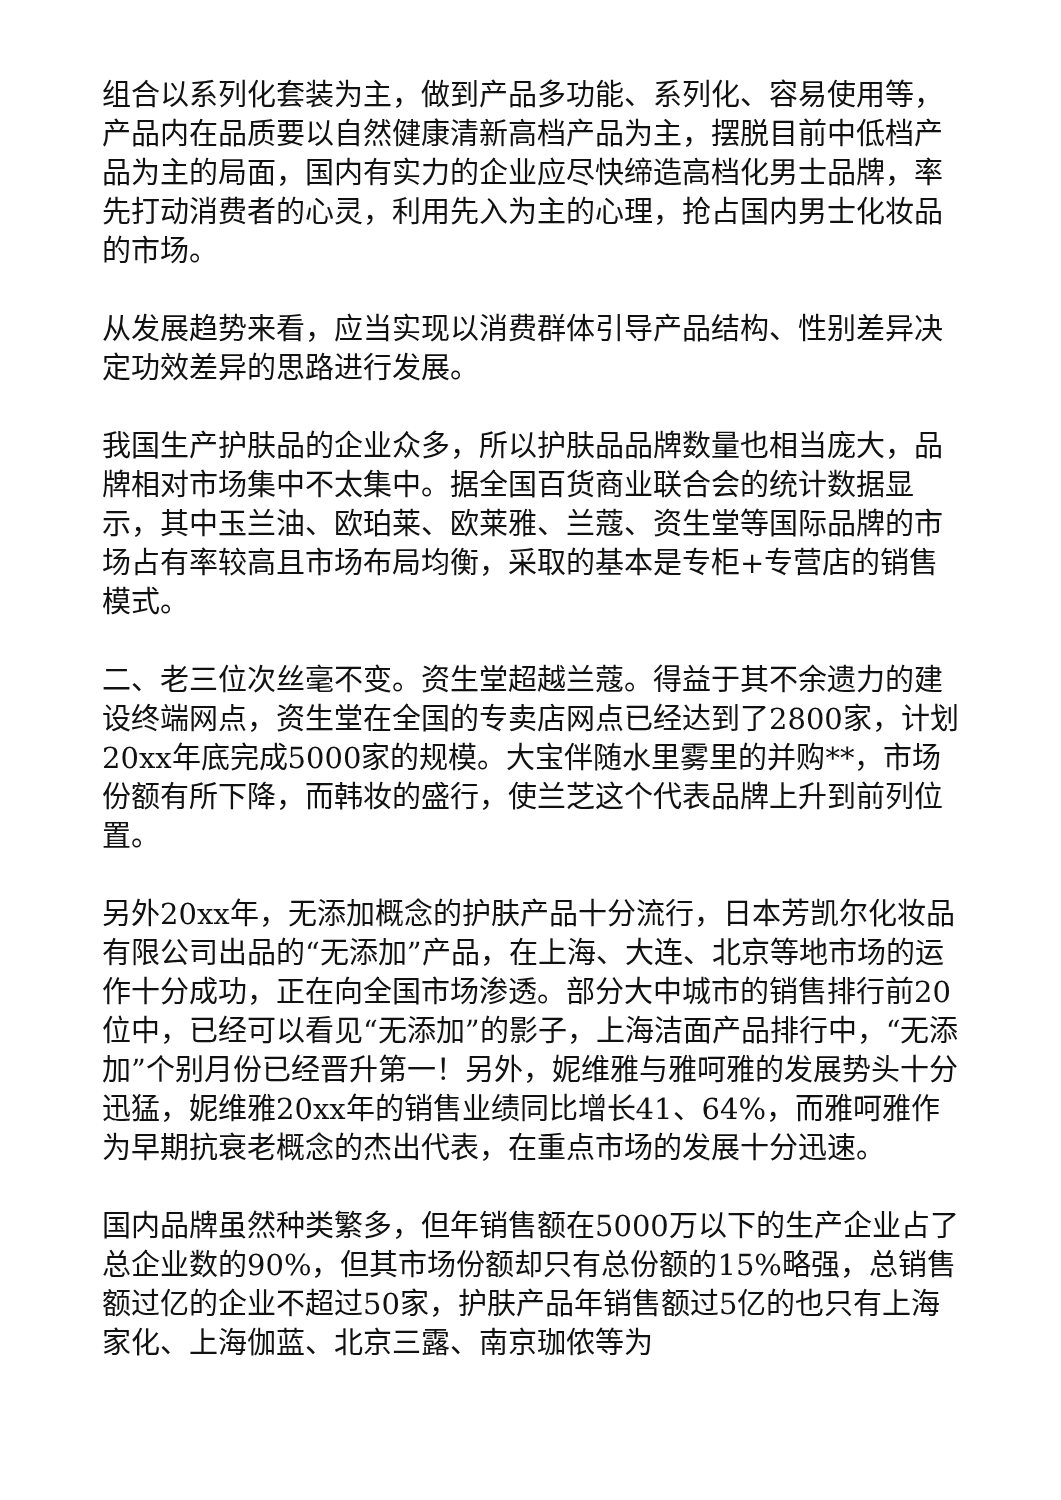组合以系列化套装为主，做到产品多功能、系列化、容易使用等，产品内在品质要以自然健康清新高档产品为主，摆脱目前中低档产品为主的局面，国内有实力的企业应尽快缔造高档化男士品牌，率先打动消费者的心灵，利用先入为主的心理，抢占国内男士化妆品的市场。
从发展趋势来看，应当实现以消费群体引导产品结构、性别差异决定功效差异的思路进行发展。
我国生产护肤品的企业众多，所以护肤品品牌数量也相当庞大，品牌相对市场集中不太集中。据全国百货商业联合会的统计数据显示，其中玉兰油、欧珀莱、欧莱雅、兰蔻、资生堂等国际品牌的市场占有率较高且市场布局均衡，采取的基本是专柜+专营店的销售模式。
二、老三位次丝毫不变。资生堂超越兰蔻。得益于其不余遗力的建设终端网点，资生堂在全国的专卖店网点已经达到了2800家，计划20xx年底完成5000家的规模。大宝伴随水里雾里的并购**，市场份额有所下降，而韩妆的盛行，使兰芝这个代表品牌上升到前列位置。
另外20xx年，无添加概念的护肤产品十分流行，日本芳凯尔化妆品有限公司出品的“无添加”产品，在上海、大连、北京等地市场的运作十分成功，正在向全国市场渗透。部分大中城市的销售排行前20位中，已经可以看见“无添加”的影子，上海洁面产品排行中，“无添加”个别月份已经晋升第一！另外，妮维雅与雅呵雅的发展势头十分迅猛，妮维雅20xx年的销售业绩同比增长41、64%，而雅呵雅作为早期抗衰老概念的杰出代表，在重点市场的发展十分迅速。
国内品牌虽然种类繁多，但年销售额在5000万以下的生产企业占了总企业数的90%，但其市场份额却只有总份额的15%略强，总销售额过亿的企业不超过50家，护肤产品年销售额过5亿的也只有上海家化、上海伽蓝、北京三露、南京珈侬等为